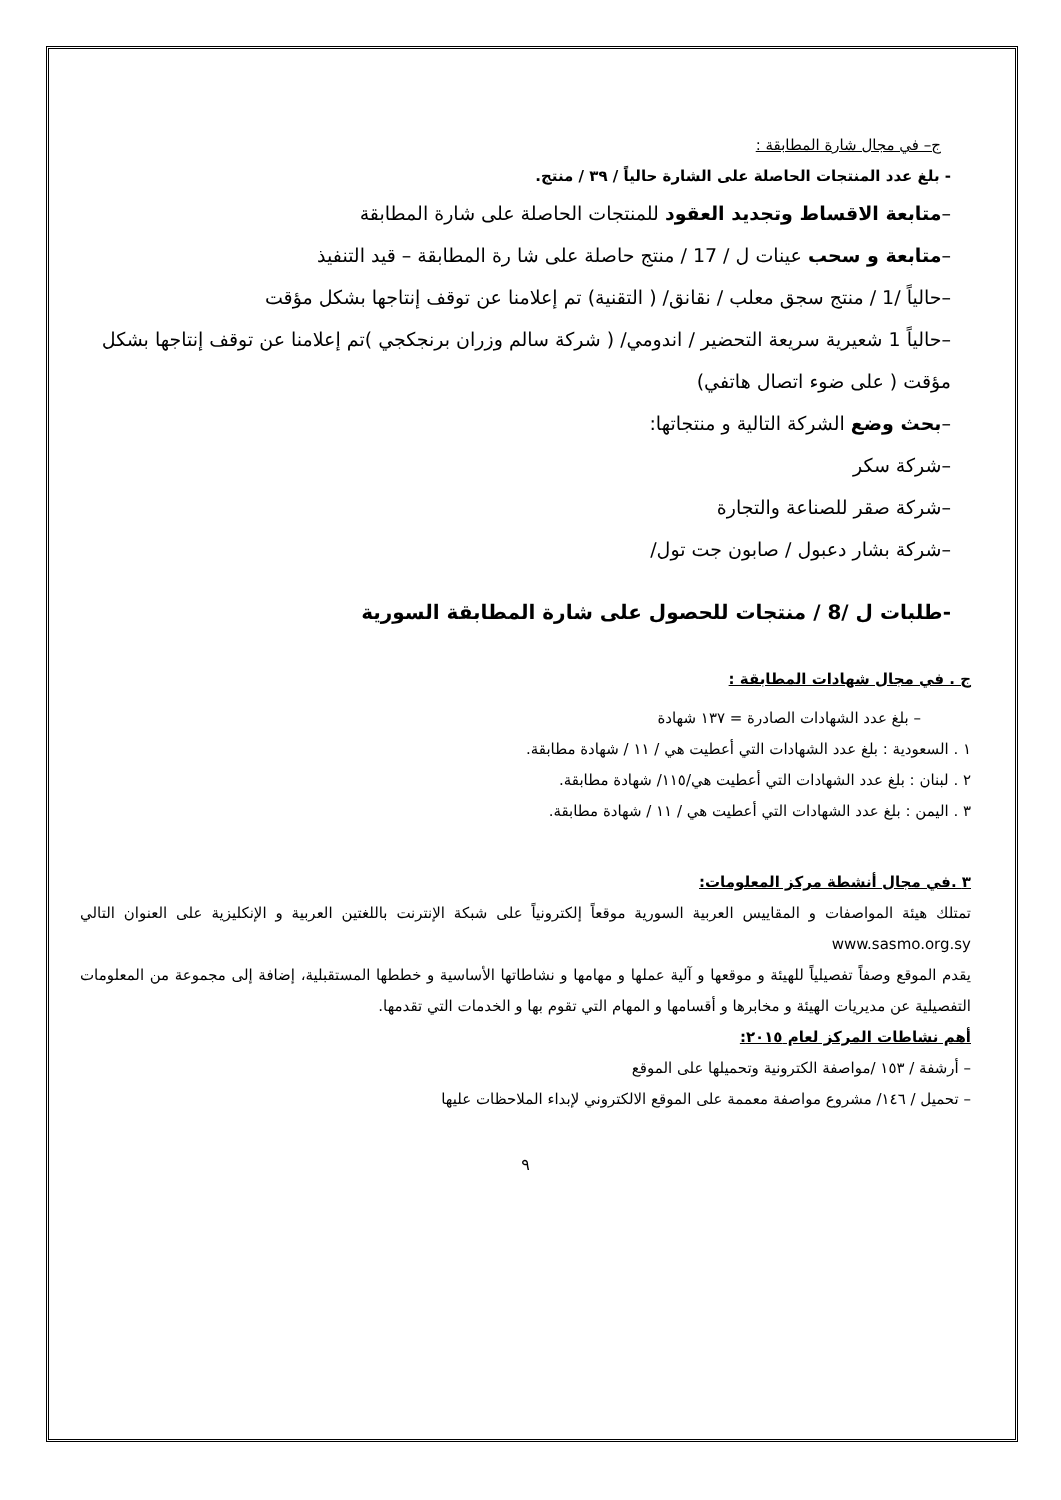ج– في مجال شارة المطابقة :
- بلغ عدد المنتجات الحاصلة على الشارة حالياً / ٣٩ / منتج.
–متابعة الاقساط وتجديد العقود للمنتجات الحاصلة على شارة المطابقة
–متابعة و سحب عينات ل / 17 / منتج حاصلة على شا رة المطابقة – قيد التنفيذ
–حالياً /1 / منتج سجق معلب / نقانق/ ( التقنية) تم إعلامنا عن توقف إنتاجها بشكل مؤقت
–حالياً 1 شعيرية سريعة التحضير / اندومي/ ( شركة سالم وزران برنجكجي )تم إعلامنا عن توقف إنتاجها بشكل مؤقت ( على ضوء اتصال هاتفي)
–بحث وضع الشركة التالية و منتجاتها:
–شركة سكر
–شركة صقر للصناعة والتجارة
–شركة بشار دعبول / صابون جت تول/
-طلبات ل /8 / منتجات للحصول على شارة المطابقة السورية
ج . في مجال شهادات المطابقة :
– بلغ عدد الشهادات الصادرة = ١٣٧ شهادة
١ . السعودية : بلغ عدد الشهادات التي أعطيت هي / ١١ / شهادة مطابقة.
٢ . لبنان : بلغ عدد الشهادات التي أعطيت هي/١١٥/ شهادة مطابقة.
٣ . اليمن : بلغ عدد الشهادات التي أعطيت هي / ١١ / شهادة مطابقة.
٣ .في مجال أنشطة مركز المعلومات:
تمتلك هيئة المواصفات و المقاييس العربية السورية موقعاً إلكترونياً على شبكة الإنترنت باللغتين العربية و الإنكليزية على العنوان التالي www.sasmo.org.sy
يقدم الموقع وصفاً تفصيلياً للهيئة و موقعها و آلية عملها و مهامها و نشاطاتها الأساسية و خططها المستقبلية، إضافة إلى مجموعة من المعلومات التفصيلية عن مديريات الهيئة و مخابرها و أقسامها و المهام التي تقوم بها و الخدمات التي تقدمها.
أهم نشاطات المركز لعام ٢٠١٥:
– أرشفة / ١٥٣ /مواصفة الكترونية وتحميلها على الموقع
– تحميل / ١٤٦/ مشروع مواصفة معممة على الموقع الالكتروني لإبداء الملاحظات عليها
٩